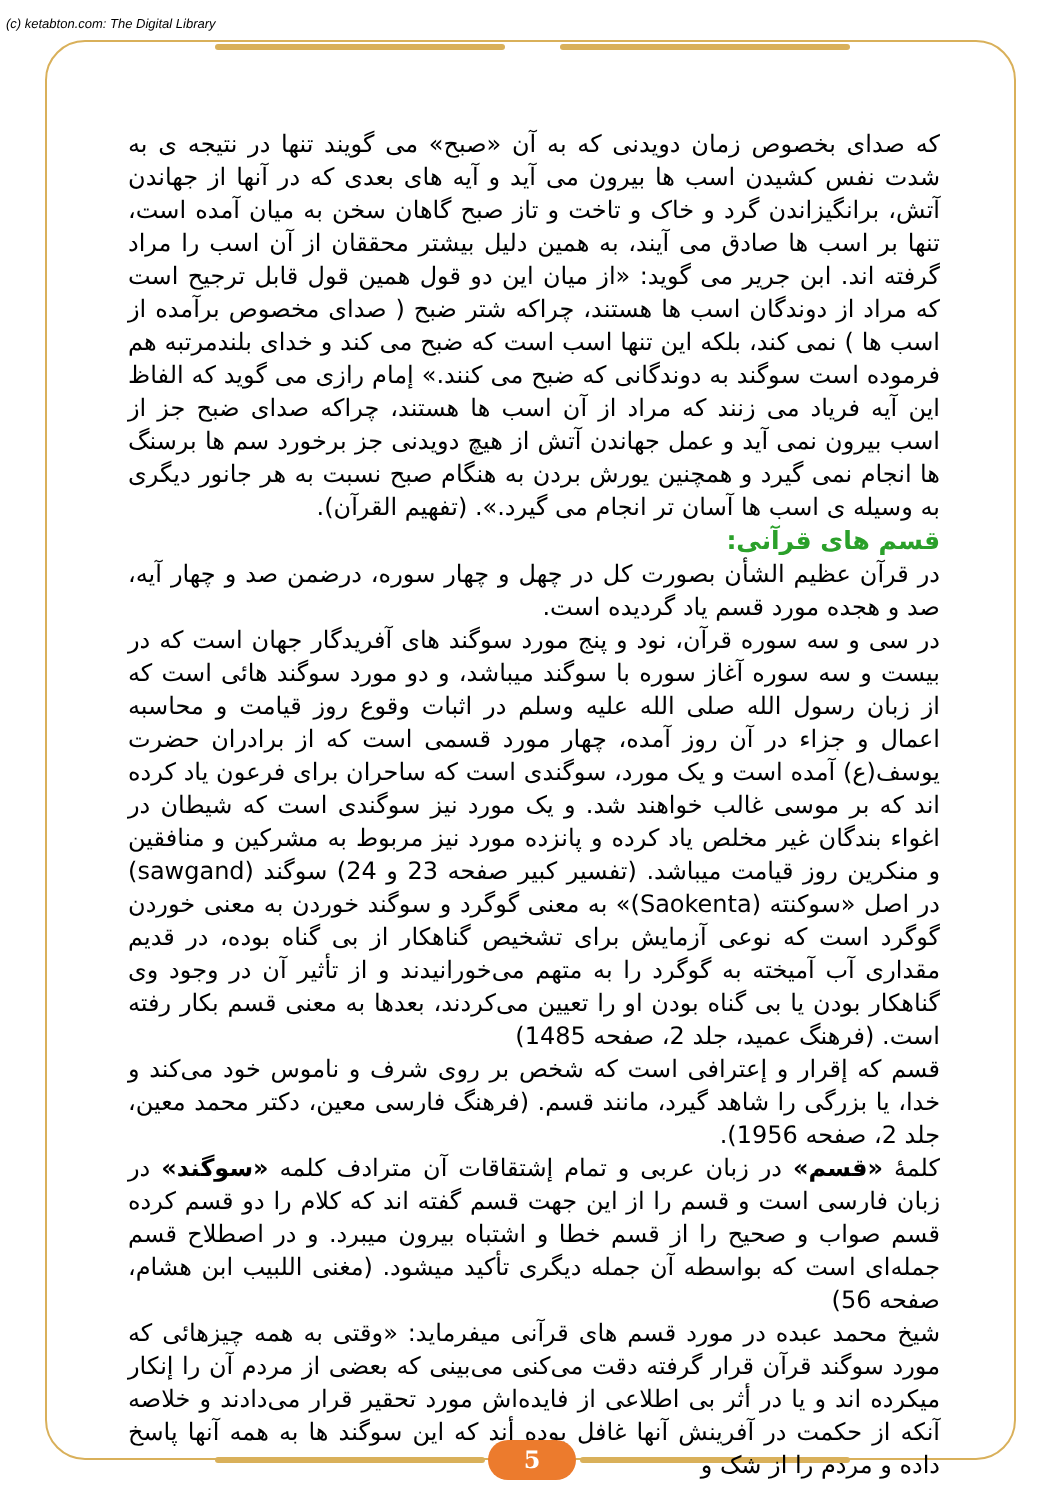(c) ketabton.com: The Digital Library
که صدای بخصوص زمان دویدنی که به آن «صبح» می گویند تنها در نتیجه ی به شدت نفس کشیدن اسب ها بیرون می آید و آیه های بعدی که در آنها از جهاندن آتش، برانگیزاندن گرد و خاک و تاخت و تاز صبح گاهان سخن به میان آمده است، تنها بر اسب ها صادق می آیند، به همین دلیل بیشتر محققان از آن اسب را مراد گرفته اند. ابن جریر می گوید: «از میان این دو قول همین قول قابل ترجیح است که مراد از دوندگان اسب ها هستند، چراکه شتر ضبح ( صدای مخصوص برآمده از اسب ها ) نمی کند، بلکه این تنها اسب است که ضبح می کند و خدای بلندمرتبه هم فرموده است سوگند به دوندگانی که ضبح می کنند.» إمام رازی می گوید که الفاظ این آیه فریاد می زنند که مراد از آن اسب ها هستند، چراکه صدای ضبح جز از اسب بیرون نمی آید و عمل جهاندن آتش از هیچ دویدنی جز برخورد سم ها برسنگ ها انجام نمی گیرد و همچنین یورش بردن به هنگام صبح نسبت به هر جانور دیگری به وسیله ی اسب ها آسان تر انجام می گیرد.». (تفهیم القرآن).
قسم های قرآنی:
در قرآن عظیم الشأن بصورت کل در چهل و چهار سوره، درضمن صد و چهار آیه، صد و هجده مورد قسم یاد گردیده است.
در سی و سه سوره قرآن، نود و پنج مورد سوگند های آفریدگار جهان است که در بیست و سه سوره آغاز سوره با سوگند میباشد، و دو مورد سوگند هائی است که از زبان رسول الله صلی الله علیه وسلم در اثبات وقوع روز قیامت و محاسبه اعمال و جزاء در آن روز آمده، چهار مورد قسمی است که از برادران حضرت یوسف(ع) آمده است و یک مورد، سوگندی است که ساحران برای فرعون یاد کرده اند که بر موسی غالب خواهند شد. و یک مورد نیز سوگندی است که شیطان در اغواء بندگان غیر مخلص یاد کرده و پانزده مورد نیز مربوط به مشرکین و منافقین و منکرین روز قیامت میباشد. (تفسیر کبیر صفحه 23 و 24) سوگند (sawgand) در اصل «سوکنته (Saokenta)» به معنی گوگرد و سوگند خوردن به معنی خوردن گوگرد است که نوعی آزمایش برای تشخیص گناهکار از بی گناه بوده، در قدیم مقداری آب آمیخته به گوگرد را به متهم می‌خورانیدند و از تأثیر آن در وجود وی گناهکار بودن یا بی گناه بودن او را تعیین می‌کردند، بعدها به معنی قسم بکار رفته است. (فرهنگ عمید، جلد 2، صفحه 1485)
قسم که إقرار و إعترافی است که شخص بر روی شرف و ناموس خود می‌کند و خدا، یا بزرگی را شاهد گیرد، مانند قسم. (فرهنگ فارسی معین، دکتر محمد معین، جلد 2، صفحه 1956).
کلمهٔ «قسم» در زبان عربی و تمام إشتقاقات آن مترادف کلمه «سوگند» در زبان فارسی است و قسم را از این جهت قسم گفته اند که کلام را دو قسم کرده قسم صواب و صحیح را از قسم خطا و اشتباه بیرون میبرد. و در اصطلاح قسم جمله‌ای است که بواسطه آن جمله دیگری تأکید میشود. (مغنی اللبیب ابن هشام، صفحه 56)
شیخ محمد عبده در مورد قسم های قرآنی میفرماید: «وقتی به همه چیزهائی که مورد سوگند قرآن قرار گرفته دقت می‌کنی می‌بینی که بعضی از مردم آن را إنکار میکرده اند و یا در أثر بی اطلاعی از فایده‌اش مورد تحقیر قرار می‌دادند و خلاصه آنکه از حکمت در آفرینش آنها غافل بوده أند که این سوگند ها به همه آنها پاسخ داده و مردم را از شک و
5